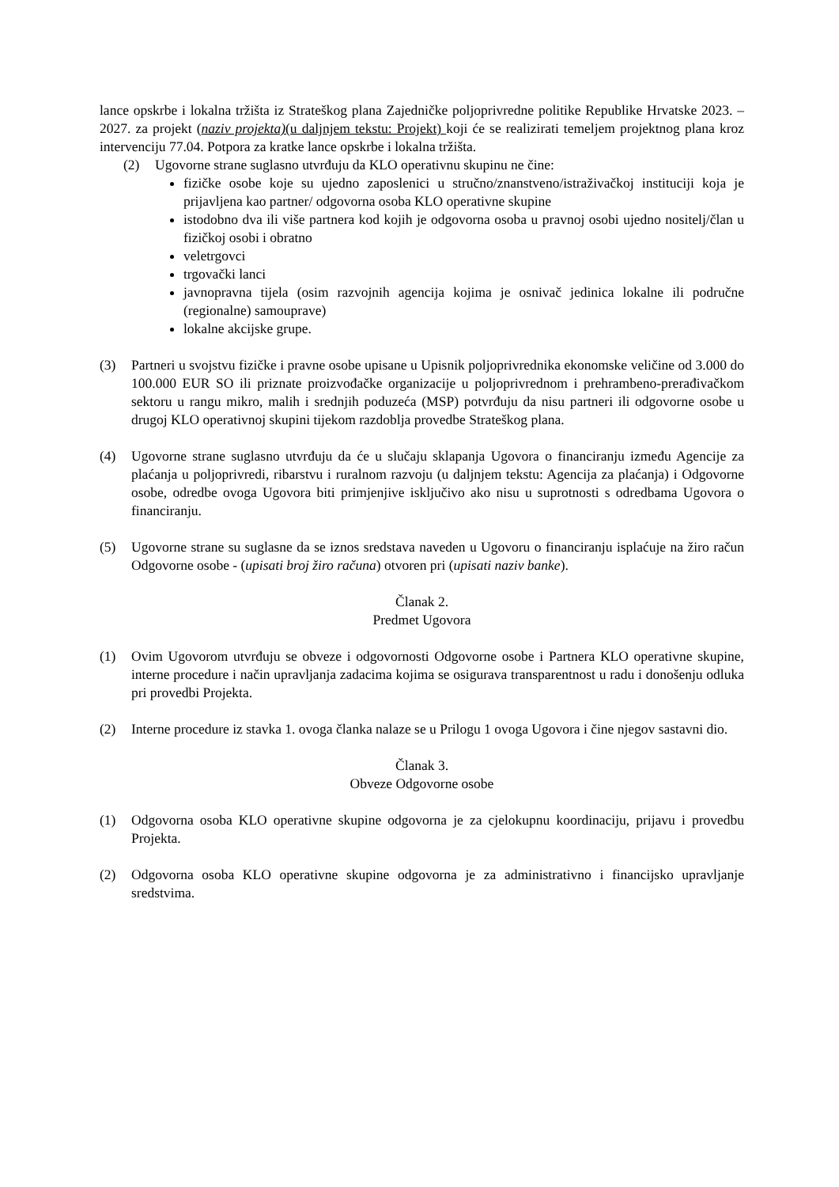lance opskrbe i lokalna tržišta iz Strateškog plana Zajedničke poljoprivredne politike Republike Hrvatske 2023. – 2027. za projekt (naziv projekta)(u daljnjem tekstu: Projekt) koji će se realizirati temeljem projektnog plana kroz intervenciju 77.04. Potpora za kratke lance opskrbe i lokalna tržišta.
(2) Ugovorne strane suglasno utvrđuju da KLO operativnu skupinu ne čine:
fizičke osobe koje su ujedno zaposlenici u stručno/znanstveno/istraživačkoj instituciji koja je prijavljena kao partner/ odgovorna osoba KLO operativne skupine
istodobno dva ili više partnera kod kojih je odgovorna osoba u pravnoj osobi ujedno nositelj/član u fizičkoj osobi i obratno
veletrgovci
trgovački lanci
javnopravna tijela (osim razvojnih agencija kojima je osnivač jedinica lokalne ili područne (regionalne) samouprave)
lokalne akcijske grupe.
(3) Partneri u svojstvu fizičke i pravne osobe upisane u Upisnik poljoprivrednika ekonomske veličine od 3.000 do 100.000 EUR SO ili priznate proizvođačke organizacije u poljoprivrednom i prehrambeno-prerađivačkom sektoru u rangu mikro, malih i srednjih poduzeća (MSP) potvrđuju da nisu partneri ili odgovorne osobe u drugoj KLO operativnoj skupini tijekom razdoblja provedbe Strateškog plana.
(4) Ugovorne strane suglasno utvrđuju da će u slučaju sklapanja Ugovora o financiranju između Agencije za plaćanja u poljoprivredi, ribarstvu i ruralnom razvoju (u daljnjem tekstu: Agencija za plaćanja) i Odgovorne osobe, odredbe ovoga Ugovora biti primjenjive isključivo ako nisu u suprotnosti s odredbama Ugovora o financiranju.
(5) Ugovorne strane su suglasne da se iznos sredstava naveden u Ugovoru o financiranju isplaćuje na žiro račun Odgovorne osobe - (upisati broj žiro računa) otvoren pri (upisati naziv banke).
Članak 2.
Predmet Ugovora
(1) Ovim Ugovorom utvrđuju se obveze i odgovornosti Odgovorne osobe i Partnera KLO operativne skupine, interne procedure i način upravljanja zadacima kojima se osigurava transparentnost u radu i donošenju odluka pri provedbi Projekta.
(2) Interne procedure iz stavka 1. ovoga članka nalaze se u Prilogu 1 ovoga Ugovora i čine njegov sastavni dio.
Članak 3.
Obveze Odgovorne osobe
(1) Odgovorna osoba KLO operativne skupine odgovorna je za cjelokupnu koordinaciju, prijavu i provedbu Projekta.
(2) Odgovorna osoba KLO operativne skupine odgovorna je za administrativno i financijsko upravljanje sredstvima.